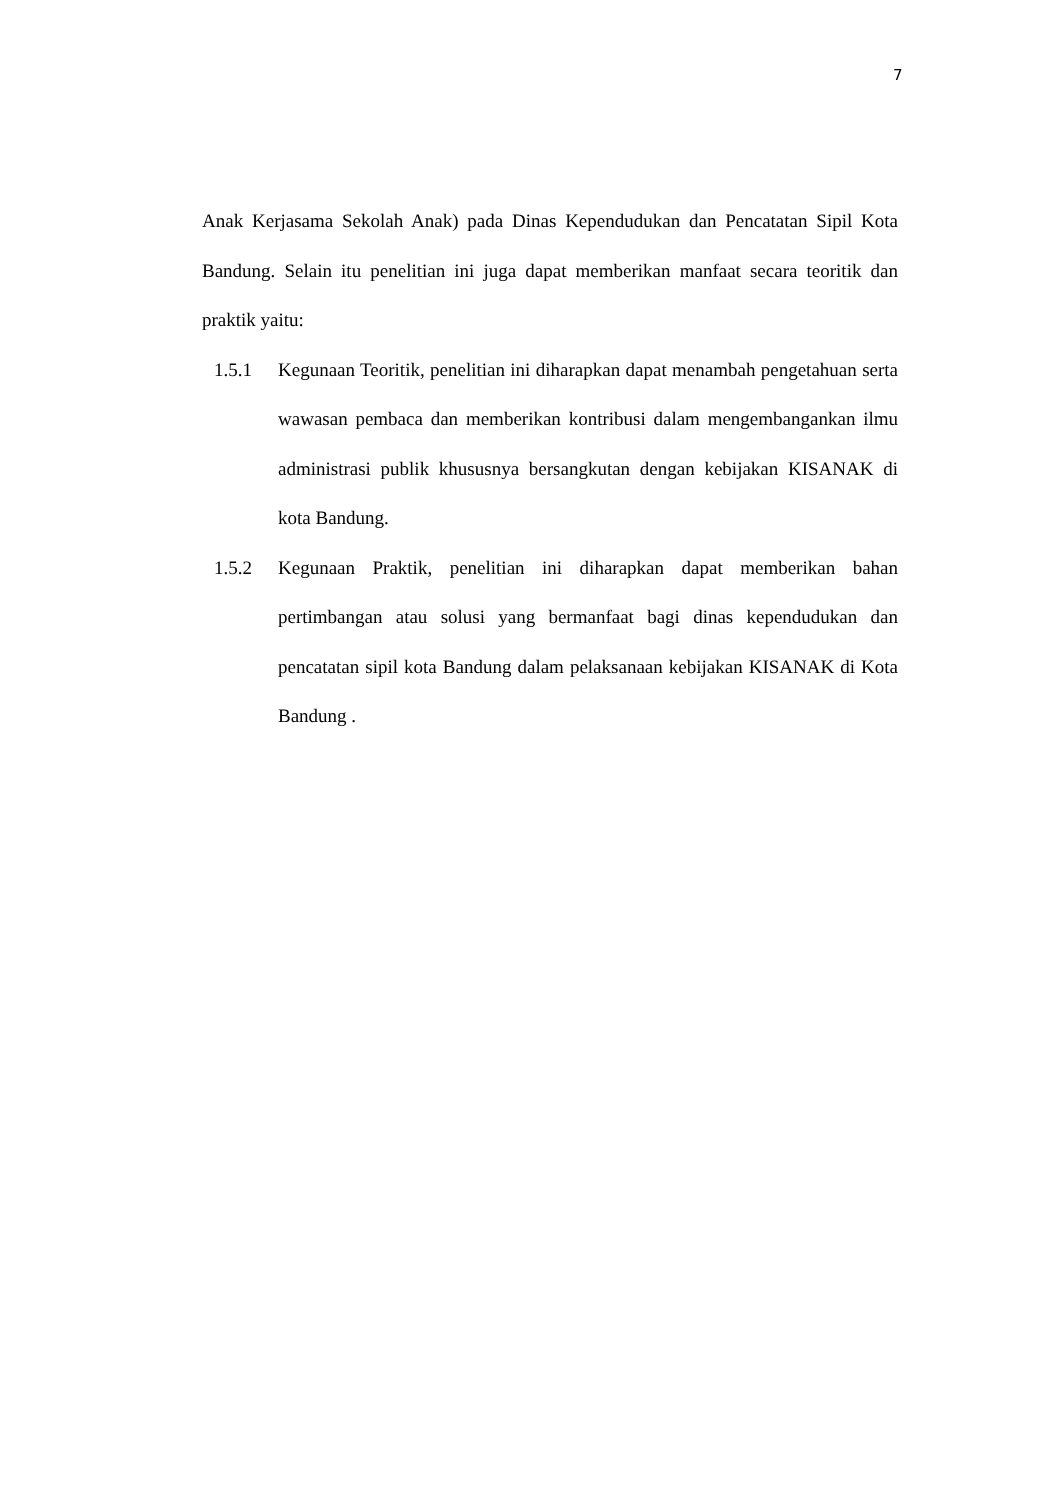7
Anak Kerjasama Sekolah Anak) pada Dinas Kependudukan dan Pencatatan Sipil Kota Bandung. Selain itu penelitian ini juga dapat memberikan manfaat secara teoritik dan praktik yaitu:
1.5.1 Kegunaan Teoritik, penelitian ini diharapkan dapat menambah pengetahuan serta wawasan pembaca dan memberikan kontribusi dalam mengembangankan ilmu administrasi publik khususnya bersangkutan dengan kebijakan KISANAK di kota Bandung.
1.5.2 Kegunaan Praktik, penelitian ini diharapkan dapat memberikan bahan pertimbangan atau solusi yang bermanfaat bagi dinas kependudukan dan pencatatan sipil kota Bandung dalam pelaksanaan kebijakan KISANAK di Kota Bandung .